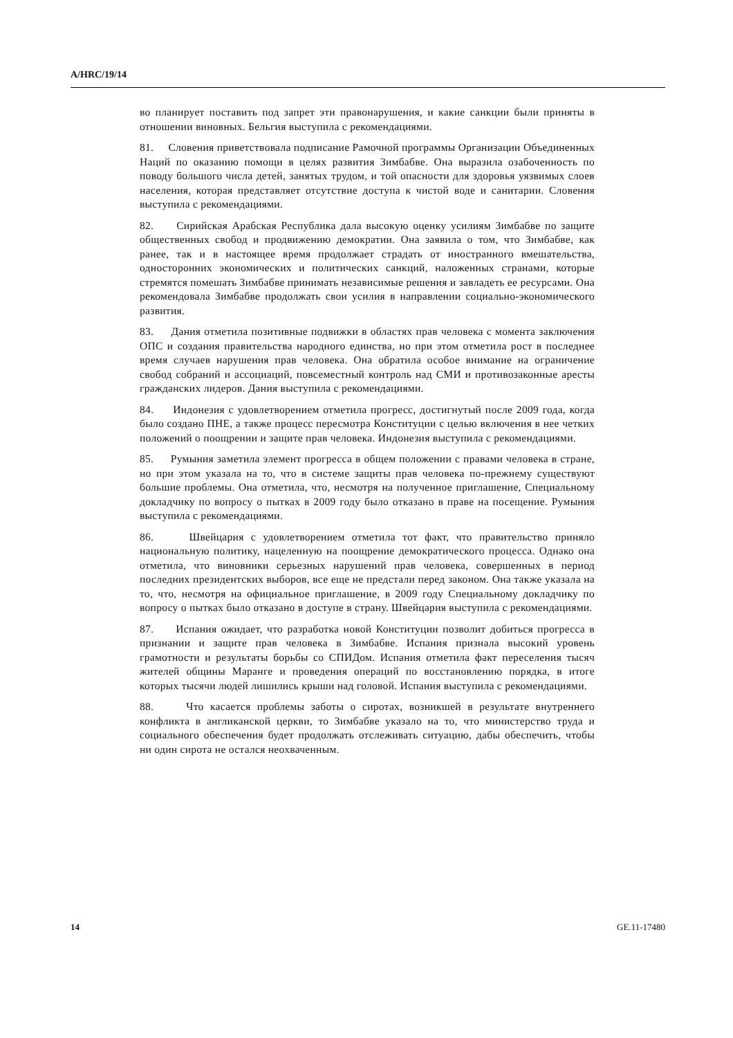A/HRC/19/14
во планирует поставить под запрет эти правонарушения, и какие санкции были приняты в отношении виновных. Бельгия выступила с рекомендациями.
81. Словения приветствовала подписание Рамочной программы Организации Объединенных Наций по оказанию помощи в целях развития Зимбабве. Она выразила озабоченность по поводу большого числа детей, занятых трудом, и той опасности для здоровья уязвимых слоев населения, которая представляет отсутствие доступа к чистой воде и санитарии. Словения выступила с рекомендациями.
82. Сирийская Арабская Республика дала высокую оценку усилиям Зимбабве по защите общественных свобод и продвижению демократии. Она заявила о том, что Зимбабве, как ранее, так и в настоящее время продолжает страдать от иностранного вмешательства, односторонних экономических и политических санкций, наложенных странами, которые стремятся помешать Зимбабве принимать независимые решения и завладеть ее ресурсами. Она рекомендовала Зимбабве продолжать свои усилия в направлении социально-экономического развития.
83. Дания отметила позитивные подвижки в областях прав человека с момента заключения ОПС и создания правительства народного единства, но при этом отметила рост в последнее время случаев нарушения прав человека. Она обратила особое внимание на ограничение свобод собраний и ассоциаций, повсеместный контроль над СМИ и противозаконные аресты гражданских лидеров. Дания выступила с рекомендациями.
84. Индонезия с удовлетворением отметила прогресс, достигнутый после 2009 года, когда было создано ПНЕ, а также процесс пересмотра Конституции с целью включения в нее четких положений о поощрении и защите прав человека. Индонезия выступила с рекомендациями.
85. Румыния заметила элемент прогресса в общем положении с правами человека в стране, но при этом указала на то, что в системе защиты прав человека по-прежнему существуют большие проблемы. Она отметила, что, несмотря на полученное приглашение, Специальному докладчику по вопросу о пытках в 2009 году было отказано в праве на посещение. Румыния выступила с рекомендациями.
86. Швейцария с удовлетворением отметила тот факт, что правительство приняло национальную политику, нацеленную на поощрение демократического процесса. Однако она отметила, что виновники серьезных нарушений прав человека, совершенных в период последних президентских выборов, все еще не предстали перед законом. Она также указала на то, что, несмотря на официальное приглашение, в 2009 году Специальному докладчику по вопросу о пытках было отказано в доступе в страну. Швейцария выступила с рекомендациями.
87. Испания ожидает, что разработка новой Конституции позволит добиться прогресса в признании и защите прав человека в Зимбабве. Испания признала высокий уровень грамотности и результаты борьбы со СПИДом. Испания отметила факт переселения тысяч жителей общины Маранге и проведения операций по восстановлению порядка, в итоге которых тысячи людей лишились крыши над головой. Испания выступила с рекомендациями.
88. Что касается проблемы заботы о сиротах, возникшей в результате внутреннего конфликта в англиканской церкви, то Зимбабве указало на то, что министерство труда и социального обеспечения будет продолжать отслеживать ситуацию, дабы обеспечить, чтобы ни один сирота не остался неохваченным.
14 GE.11-17480